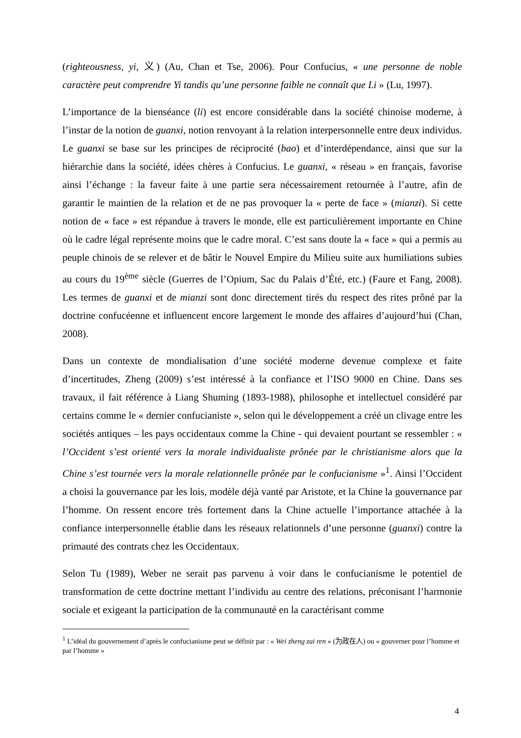(righteousness, yi, 义) (Au, Chan et Tse, 2006). Pour Confucius, « une personne de noble caractère peut comprendre Yi tandis qu’une personne faible ne connaît que Li » (Lu, 1997).
L’importance de la bienséance (li) est encore considérable dans la société chinoise moderne, à l’instar de la notion de guanxi, notion renvoyant à la relation interpersonnelle entre deux individus. Le guanxi se base sur les principes de réciprocité (bao) et d’interdépendance, ainsi que sur la hiérarchie dans la société, idées chères à Confucius. Le guanxi, « réseau » en français, favorise ainsi l’échange : la faveur faite à une partie sera nécessairement retournée à l’autre, afin de garantir le maintien de la relation et de ne pas provoquer la « perte de face » (mianzi). Si cette notion de « face » est répandue à travers le monde, elle est particulièrement importante en Chine où le cadre légal représente moins que le cadre moral. C’est sans doute la « face » qui a permis au peuple chinois de se relever et de bâtir le Nouvel Empire du Milieu suite aux humiliations subies au cours du 19<sup>ème</sup> siècle (Guerres de l’Opium, Sac du Palais d’Été, etc.) (Faure et Fang, 2008). Les termes de guanxi et de mianzi sont donc directement tirés du respect des rites prôné par la doctrine confucéenne et influencent encore largement le monde des affaires d’aujourd’hui (Chan, 2008).
Dans un contexte de mondialisation d’une société moderne devenue complexe et faite d’incertitudes, Zheng (2009) s’est intéressé à la confiance et l’ISO 9000 en Chine. Dans ses travaux, il fait référence à Liang Shuming (1893-1988), philosophe et intellectuel considéré par certains comme le « dernier confucianiste », selon qui le développement a créé un clivage entre les sociétés antiques – les pays occidentaux comme la Chine - qui devaient pourtant se ressembler : « l’Occident s’est orienté vers la morale individualiste prônée par le christianisme alors que la Chine s’est tournée vers la morale relationnelle prônée par le confucianisme »<sup>1</sup>. Ainsi l’Occident a choisi la gouvernance par les lois, modèle déjà vanté par Aristote, et la Chine la gouvernance par l’homme. On ressent encore très fortement dans la Chine actuelle l’importance attachée à la confiance interpersonnelle établie dans les réseaux relationnels d’une personne (guanxi) contre la primauté des contrats chez les Occidentaux.
Selon Tu (1989), Weber ne serait pas parvenu à voir dans le confucianisme le potentiel de transformation de cette doctrine mettant l’individu au centre des relations, préconisant l’harmonie sociale et exigeant la participation de la communauté en la caractérisant comme
<sup>1</sup> L’idéal du gouvernement d’après le confucianisme peut se définir par : « Wei zheng zai ren » (为政在人) ou « gouverner pour l’homme et par l’homme »
4